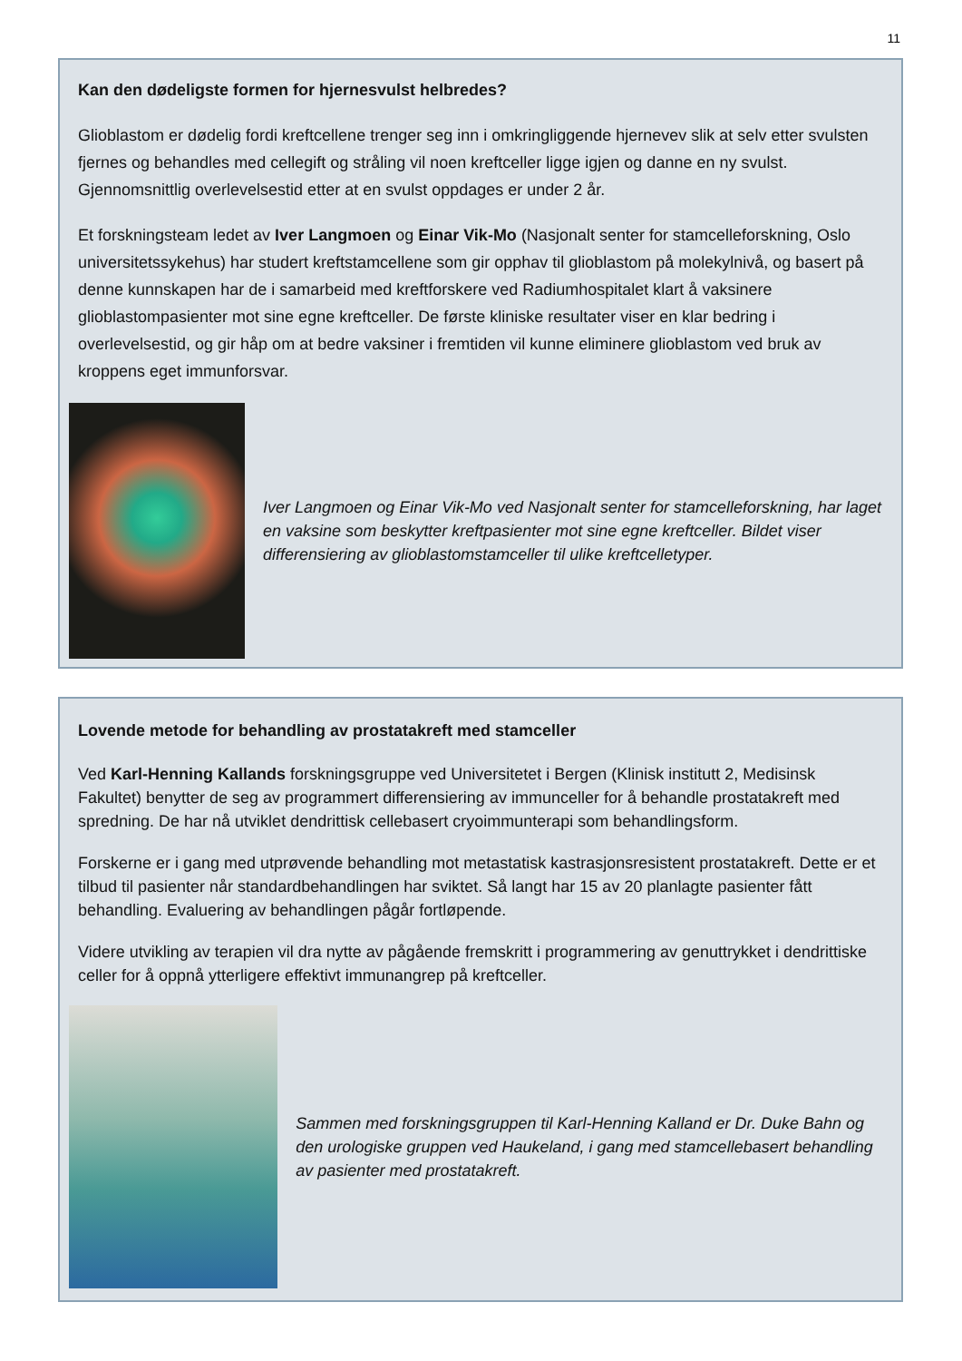11
Kan den dødeligste formen for hjernesvulst helbredes?
Glioblastom er dødelig fordi kreftcellene trenger seg inn i omkringliggende hjernevev slik at selv etter svulsten fjernes og behandles med cellegift og stråling vil noen kreftceller ligge igjen og danne en ny svulst. Gjennomsnittlig overlevelsestid etter at en svulst oppdages er under 2 år.
Et forskningsteam ledet av Iver Langmoen og Einar Vik-Mo (Nasjonalt senter for stamcelleforskning, Oslo universitetssykehus) har studert kreftstamcellene som gir opphav til glioblastom på molekylnivå, og basert på denne kunnskapen har de i samarbeid med kreftforskere ved Radiumhospitalet klart å vaksinere glioblastompasienter mot sine egne kreftceller. De første kliniske resultater viser en klar bedring i overlevelsestid, og gir håp om at bedre vaksiner i fremtiden vil kunne eliminere glioblastom ved bruk av kroppens eget immunforsvar.
Iver Langmoen og Einar Vik-Mo ved Nasjonalt senter for stamcelleforskning, har laget en vaksine som beskytter kreftpasienter mot sine egne kreftceller. Bildet viser differensiering av glioblastomstamceller til ulike kreftcelletyper.
Lovende metode for behandling av prostatakreft med stamceller
Ved Karl-Henning Kallands forskningsgruppe ved Universitetet i Bergen (Klinisk institutt 2, Medisinsk Fakultet) benytter de seg av programmert differensiering av immunceller for å behandle prostatakreft med spredning. De har nå utviklet dendrittisk cellebasert cryoimmunterapi som behandlingsform.
Forskerne er i gang med utprøvende behandling mot metastatisk kastrasjonsresistent prostatakreft. Dette er et tilbud til pasienter når standardbehandlingen har sviktet. Så langt har 15 av 20 planlagte pasienter fått behandling. Evaluering av behandlingen pågår fortløpende.
Videre utvikling av terapien vil dra nytte av pågående fremskritt i programmering av genuttrykket i dendrittiske celler for å oppnå ytterligere effektivt immunangrep på kreftceller.
Sammen med forskningsgruppen til Karl-Henning Kalland er Dr. Duke Bahn og den urologiske gruppen ved Haukeland, i gang med stamcellebasert behandling av pasienter med prostatakreft.